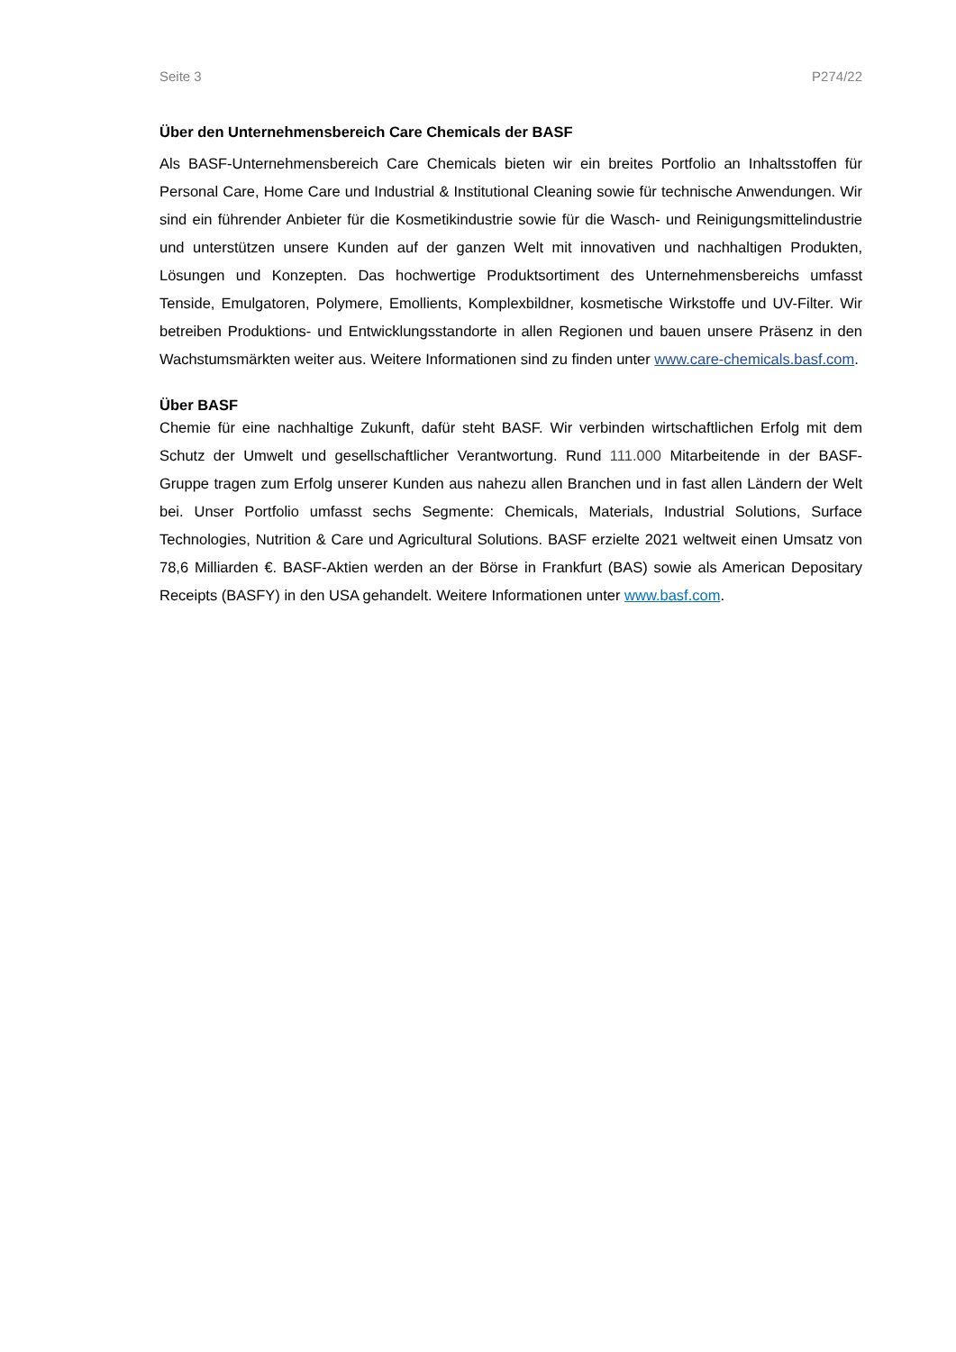Seite 3 P274/22
Über den Unternehmensbereich Care Chemicals der BASF
Als BASF-Unternehmensbereich Care Chemicals bieten wir ein breites Portfolio an Inhaltsstoffen für Personal Care, Home Care und Industrial & Institutional Cleaning sowie für technische Anwendungen. Wir sind ein führender Anbieter für die Kosmetikindustrie sowie für die Wasch- und Reinigungsmittelindustrie und unterstützen unsere Kunden auf der ganzen Welt mit innovativen und nachhaltigen Produkten, Lösungen und Konzepten. Das hochwertige Produktsortiment des Unternehmensbereichs umfasst Tenside, Emulgatoren, Polymere, Emollients, Komplexbildner, kosmetische Wirkstoffe und UV-Filter. Wir betreiben Produktions- und Entwicklungsstandorte in allen Regionen und bauen unsere Präsenz in den Wachstumsmärkten weiter aus. Weitere Informationen sind zu finden unter www.care-chemicals.basf.com.
Über BASF
Chemie für eine nachhaltige Zukunft, dafür steht BASF. Wir verbinden wirtschaftlichen Erfolg mit dem Schutz der Umwelt und gesellschaftlicher Verantwortung. Rund 111.000 Mitarbeitende in der BASF-Gruppe tragen zum Erfolg unserer Kunden aus nahezu allen Branchen und in fast allen Ländern der Welt bei. Unser Portfolio umfasst sechs Segmente: Chemicals, Materials, Industrial Solutions, Surface Technologies, Nutrition & Care und Agricultural Solutions. BASF erzielte 2021 weltweit einen Umsatz von 78,6 Milliarden €. BASF-Aktien werden an der Börse in Frankfurt (BAS) sowie als American Depositary Receipts (BASFY) in den USA gehandelt. Weitere Informationen unter www.basf.com.